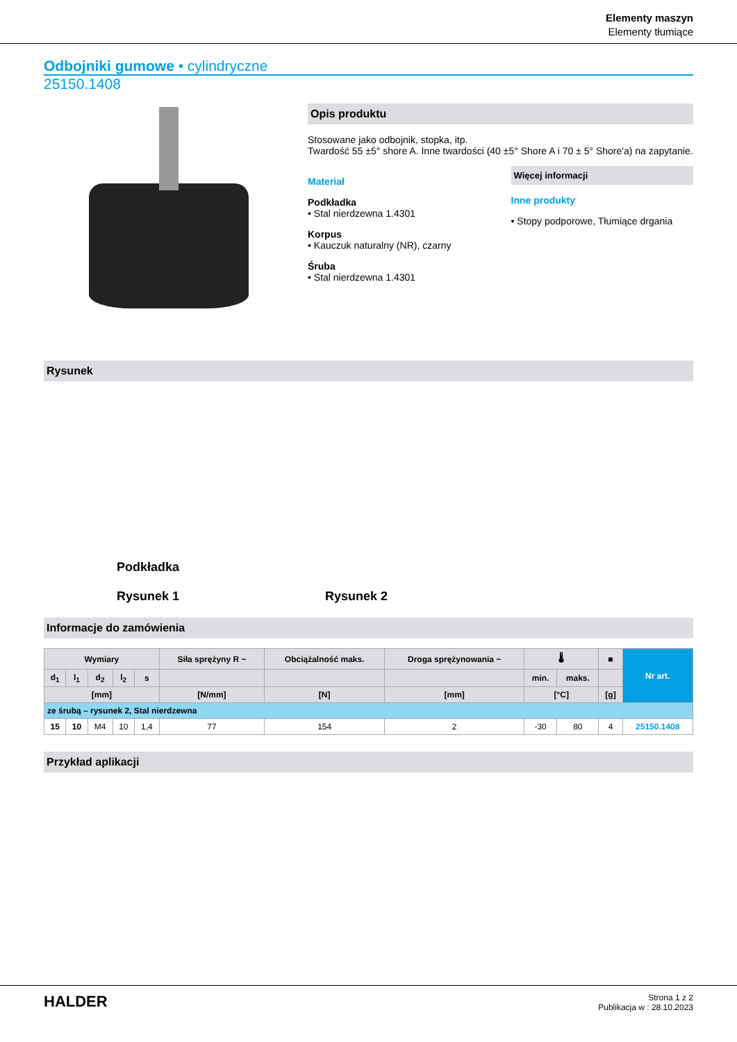Elementy maszyn
Elementy tłumiące
Odbojniki gumowe • cylindryczne
25150.1408
Opis produktu
Stosowane jako odbojnik, stopka, itp.
Twardość 55 ±5° shore A. Inne twardości (40 ±5° Shore A i 70 ± 5° Shore'a) na zapytanie.
Materiał
Podkładka
• Stal nierdzewna 1.4301
Korpus
• Kauczuk naturalny (NR), czarny
Śruba
• Stal nierdzewna 1.4301
Więcej informacji
Inne produkty
• Stopy podporowe, Tłumiące drgania
Rysunek
Podkładka
Rysunek 1
Rysunek 2
Informacje do zamówienia
| Wymiary | | | | | Siła sprężyny R ~ | Obciążalność maks. | Droga sprężynowania ~ | 🌡 | | ■ | Nr art. |
| --- | --- | --- | --- | --- | --- | --- | --- | --- | --- | --- | --- |
| d<sub>1</sub> | l<sub>1</sub> | d<sub>2</sub> | l<sub>2</sub> | s | | | | min. | maks. | | |
| [mm] | | | | | [N/mm] | [N] | [mm] | [°C] | | [g] | |
| ze śrubą – rysunek 2, Stal nierdzewna | | | | | | | | | | | |
| 15 | 10 | M4 | 10 | 1,4 | 77 | 154 | 2 | -30 | 80 | 4 | 25150.1408 |
Przykład aplikacji
HALDER
Strona 1 z 2
Publikacja w : 28.10.2023